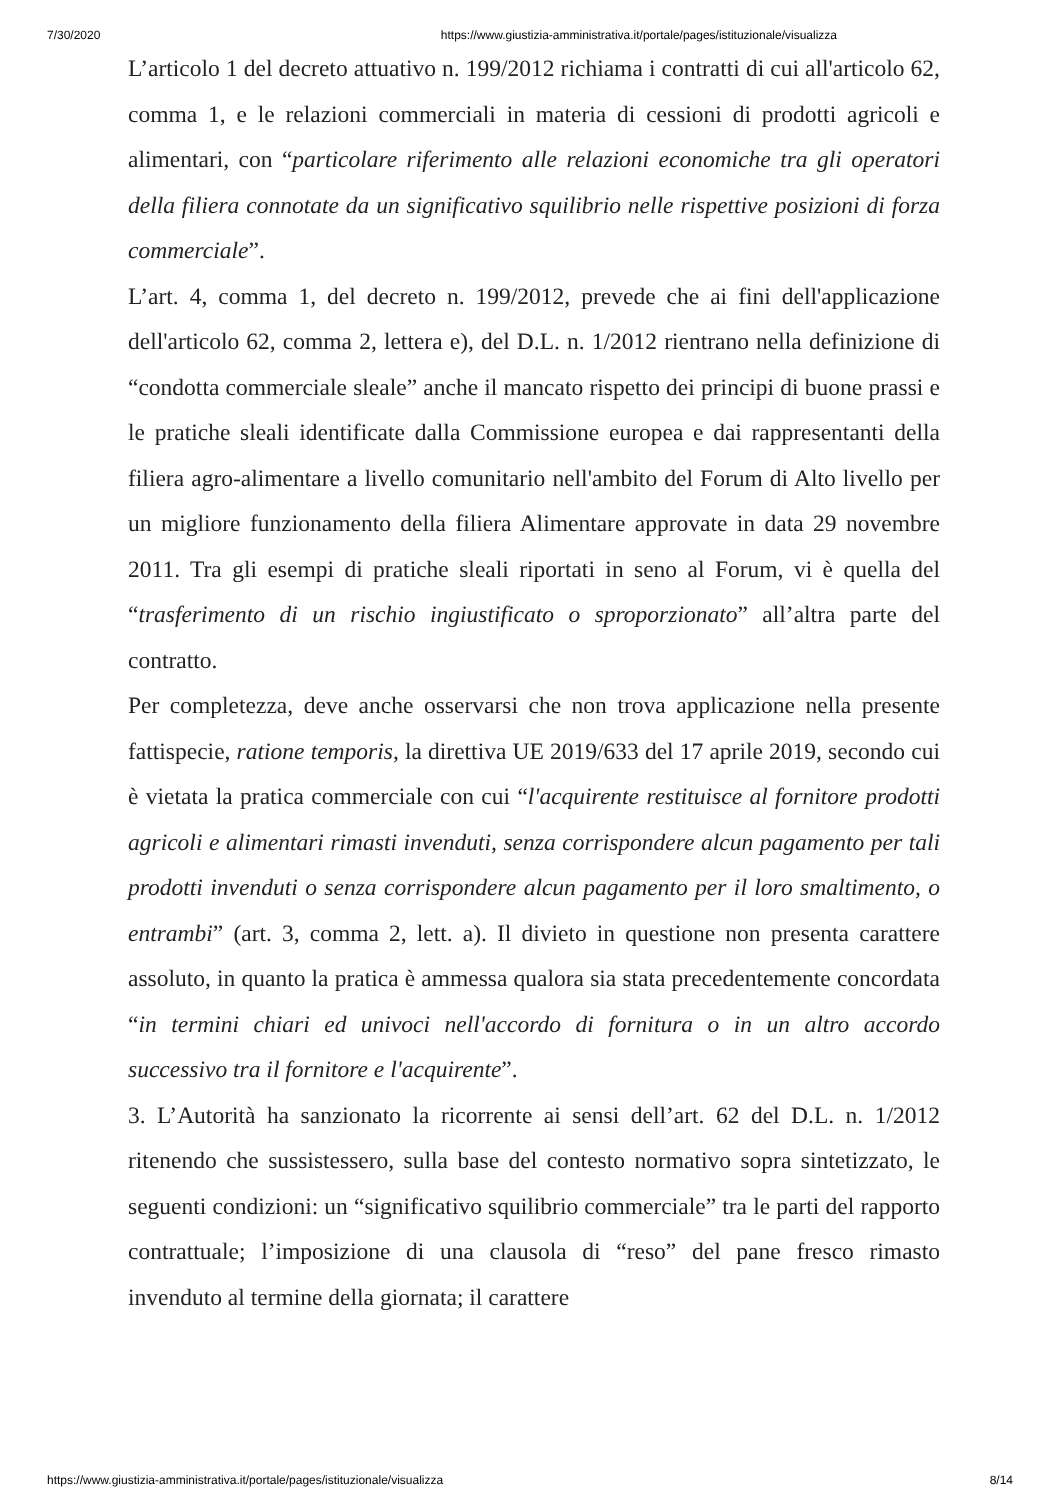7/30/2020 https://www.giustizia-amministrativa.it/portale/pages/istituzionale/visualizza
L’articolo 1 del decreto attuativo n. 199/2012 richiama i contratti di cui all'articolo 62, comma 1, e le relazioni commerciali in materia di cessioni di prodotti agricoli e alimentari, con “particolare riferimento alle relazioni economiche tra gli operatori della filiera connotate da un significativo squilibrio nelle rispettive posizioni di forza commerciale”.
L’art. 4, comma 1, del decreto n. 199/2012, prevede che ai fini dell'applicazione dell'articolo 62, comma 2, lettera e), del D.L. n. 1/2012 rientrano nella definizione di “condotta commerciale sleale” anche il mancato rispetto dei principi di buone prassi e le pratiche sleali identificate dalla Commissione europea e dai rappresentanti della filiera agro-alimentare a livello comunitario nell'ambito del Forum di Alto livello per un migliore funzionamento della filiera Alimentare approvate in data 29 novembre 2011. Tra gli esempi di pratiche sleali riportati in seno al Forum, vi è quella del “trasferimento di un rischio ingiustificato o sproporzionato” all’altra parte del contratto.
Per completezza, deve anche osservarsi che non trova applicazione nella presente fattispecie, ratione temporis, la direttiva UE 2019/633 del 17 aprile 2019, secondo cui è vietata la pratica commerciale con cui “l'acquirente restituisce al fornitore prodotti agricoli e alimentari rimasti invenduti, senza corrispondere alcun pagamento per tali prodotti invenduti o senza corrispondere alcun pagamento per il loro smaltimento, o entrambi” (art. 3, comma 2, lett. a). Il divieto in questione non presenta carattere assoluto, in quanto la pratica è ammessa qualora sia stata precedentemente concordata “in termini chiari ed univoci nell'accordo di fornitura o in un altro accordo successivo tra il fornitore e l'acquirente”.
3. L’Autorità ha sanzionato la ricorrente ai sensi dell’art. 62 del D.L. n. 1/2012 ritenendo che sussistessero, sulla base del contesto normativo sopra sintetizzato, le seguenti condizioni: un “significativo squilibrio commerciale” tra le parti del rapporto contrattuale; l’imposizione di una clausola di “reso” del pane fresco rimasto invenduto al termine della giornata; il carattere
https://www.giustizia-amministrativa.it/portale/pages/istituzionale/visualizza 8/14